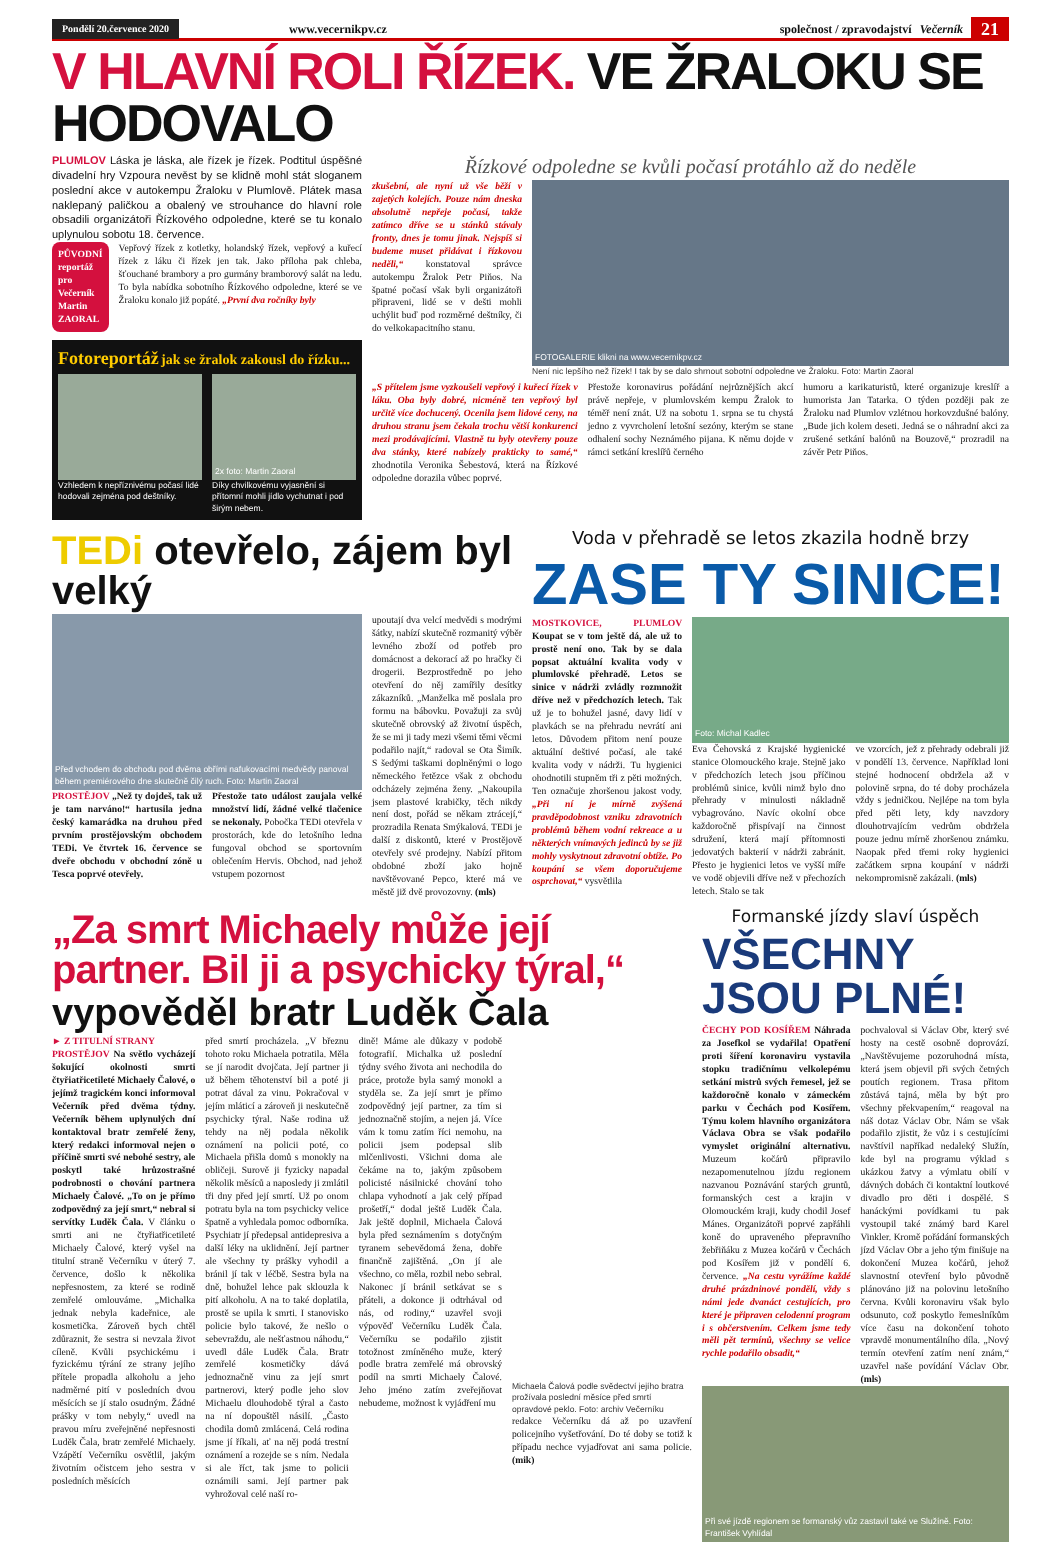Pondělí 20.července 2020 www.vecernikpv.cz společnost / zpravodajství Večerník 21
V HLAVNÍ ROLI ŘÍZEK. VE ŽRALOKU SE HODOVALO
PLUMLOV Láska je láska, ale řízek je řízek. Podtitul úspěšné divadelní hry Vzpoura nevěst by se klidně mohl stát sloganem poslední akce v autokempu Žraloku v Plumlově. Plátek masa naklepaný paličkou a obalený ve strouhance do hlavní role obsadili organizátoři Řízkového odpoledne, které se tu konalo uplynulou sobotu 18. července.
PŮVODNÍ reportáž pro Večerník
Martin ZAORAL
Vepřový řízek z kotletky, holandský řízek, vepřový a kuřecí řízek z láku či řízek jen tak. Jako příloha pak chleba, šťouchané brambory a pro gurmány bramborový salát na ledu. To byla nabídka sobotního Řízkového odpoledne, které se ve Žraloku konalo již popáté. „První dva ročníky byly
Fotoreportáž jak se žralok zakousl do řízku...
Vzhledem k nepříznivému počasí lidé hodovali zejména pod deštníky.
2x foto: Martin Zaoral
Díky chvilkovému vyjasnění si přítomní mohli jídlo vychutnat i pod širým nebem.
Řízkové odpoledne se kvůli počasí protáhlo až do neděle
zkušební, ale nyní už vše běží v zajetých kolejích. Pouze nám dneska absolutně nepřeje počasí, takže zatímco dříve se u stánků stávaly fronty, dnes je tomu jinak. Nejspíš si budeme muset přidávat i řízkovou neděli,“ konstatoval správce autokempu Žralok Petr Piňos. Na špatné počasí však byli organizátoři připraveni, lidé se v dešti mohli uchýlit buď pod rozměrné deštníky, či do velkokapacitního stanu.
FOTOGALERIE klikni na www.vecernikpv.cz
Není nic lepšího než řízek! I tak by se dalo shrnout sobotní odpoledne ve Žraloku. Foto: Martin Zaoral
„S přítelem jsme vyzkoušeli vepřový i kuřecí řízek v láku. Oba byly dobré, nicméně ten vepřový byl určitě více dochucený. Ocenila jsem lidové ceny, na druhou stranu jsem čekala trochu větší konkurenci mezi prodávajícími. Vlastně tu byly otevřeny pouze dva stánky, které nabízely prakticky to samé,“ zhodnotila Veronika Šebestová, která na Řízkové odpoledne dorazila vůbec poprvé.
Přestože koronavirus pořádání nejrůznějších akcí právě nepřeje, v plumlovském kempu Žralok to téměř není znát. Už na sobotu 1. srpna se tu chystá jedno z vyvrcholení letošní sezóny, kterým se stane odhalení sochy Neznámého pijana. K němu dojde v rámci setkání kreslířů černého
humoru a karikaturistů, které organizuje kreslíř a humorista Jan Tatarka. O týden později pak ze Žraloku nad Plumlov vzlétnou horkovzdušné balóny. „Bude jich kolem deseti. Jedná se o náhradní akci za zrušené setkání balónů na Bouzově,“ prozradil na závěr Petr Piňos.
TEDi otevřelo, zájem byl velký
Před vchodem do obchodu pod dvěma obřími nafukovacími medvědy panoval během premiérového dne skutečně čilý ruch. Foto: Martin Zaoral
PROSTĚJOV „Než ty dojdeš, tak už je tam narváno!“ hartusila jedna český kamarádka na druhou před prvním prostějovským obchodem TEDi. Ve čtvrtek 16. července se dveře obchodu v obchodní zóně u Tesca poprvé otevřely.
Přestože tato událost zaujala velké množství lidí, žádné velké tlačenice se nekonaly. Pobočka TEDi otevřela v prostorách, kde do letošního ledna fungoval obchod se sportovním oblečením Hervis. Obchod, nad jehož vstupem pozornost
upoutají dva velcí medvědi s modrými šátky, nabízí skutečně rozmanitý výběr levného zboží od potřeb pro domácnost a dekorací až po hračky či drogerii. Bezprostředně po jeho otevření do něj zamířily desítky zákazníků. „Manželka mě poslala pro formu na bábovku. Považuji za svůj skutečně obrovský až životní úspěch, že se mi ji tady mezi všemi těmi věcmi podařilo najít,“ radoval se Ota Šimík. S šedými taškami doplněnými o logo německého řetězce však z obchodu odcházely zejména ženy. „Nakoupila jsem plastové krabičky, těch nikdy není dost, pořád se někam ztrácejí,“ prozradila Renata Smýkalová. TEDi je další z diskontů, které v Prostějově otevřely své prodejny. Nabízí přitom obdobné zboží jako hojně navštěvované Pepco, které má ve městě již dvě provozovny. (mls)
Voda v přehradě se letos zkazila hodně brzy
ZASE TY SINICE!
MOSTKOVICE, PLUMLOV Koupat se v tom ještě dá, ale už to prostě není ono. Tak by se dala popsat aktuální kvalita vody v plumlovské přehradě. Letos se sinice v nádrži zvládly rozmnožit dříve než v předchozích letech. Tak už je to bohužel jasné, davy lidí v plavkách se na přehradu nevrátí ani letos. Důvodem přitom není pouze aktuální deštivé počasí, ale také kvalita vody v nádrži. Tu hygienici ohodnotili stupněm tři z pěti možných. Ten označuje zhoršenou jakost vody. „Při ní je mírně zvýšená pravděpodobnost vzniku zdravotních problémů během vodní rekreace a u některých vnímavých jedinců by se již mohly vyskytnout zdravotní obtíže. Po koupání se všem doporučujeme osprchovat,“ vysvětlila
Foto: Michal Kadlec
Eva Čehovská z Krajské hygienické stanice Olomouckého kraje. Stejně jako v předchozích letech jsou příčinou problémů sinice, kvůli nimž bylo dno přehrady v minulosti nákladně vybagrováno. Navíc okolní obce každoročně přispívají na činnost sdružení, která mají přítomnosti jedovatých bakterií v nádrži zabránit. Přesto je hygienici letos ve vyšší míře ve vodě objevili dříve než v přechozích letech. Stalo se tak
ve vzorcích, jež z přehrady odebrali již v pondělí 13. července. Například loni stejné hodnocení obdržela až v polovině srpna, do té doby procházela vždy s jedničkou. Nejlépe na tom byla před pěti lety, kdy navzdory dlouhotrvajícím vedrům obdržela pouze jednu mírně zhoršenou známku. Naopak před třemi roky hygienici začátkem srpna koupání v nádrži nekompromisně zakázali. (mls)
„Za smrt Michaely může její partner. Bil ji a psychicky týral,“
vypověděl bratr Luděk Čala
► Z TITULNÍ STRANY
PROSTĚJOV Na světlo vycházejí šokující okolnosti smrti čtyřiatřicetileté Michaely Čalové, o jejímž tragickém konci informoval Večerník před dvěma týdny. Večerník během uplynulých dní kontaktoval bratr zemřelé ženy, který redakci informoval nejen o příčině smrti své nebohé sestry, ale poskytl také hrůzostrašné podrobnosti o chování partnera Michaely Čalové. „To on je přímo zodpovědný za její smrt,“ nebral si servítky Luděk Čala. V článku o smrti ani ne čtyřiatřicetileté Michaely Čalové, který vyšel na titulní straně Večerníku v úterý 7. července, došlo k několika nepřesnostem, za které se rodině zemřelé omlouváme. „Michalka jednak nebyla kadeřnice, ale kosmetička. Zároveň bych chtěl zdůraznit, že sestra si nevzala život cíleně. Kvůli psychickému i fyzickému týrání ze strany jejího přítele propadla alkoholu a jeho nadměrné pití v posledních dvou měsících se jí stalo osudným. Žádné prášky v tom nebyly,“ uvedl na pravou míru zveřejněné nepřesnosti Luděk Čala, bratr zemřelé Michaely. Vzápětí Večerníku osvětlil, jakým životním očistcem jeho sestra v posledních měsících
před smrtí procházela. „V březnu tohoto roku Michaela potratila. Měla se jí narodit dvojčata. Její partner ji už během těhotenství bil a poté ji potrat dával za vinu. Pokračoval v jejím mláticí a zároveň ji neskutečně psychicky týral. Naše rodina už tehdy na něj podala několik oznámení na policii poté, co Michaela přišla domů s monokly na obličeji. Surově ji fyzicky napadal několik měsíců a naposledy ji zmlátil tři dny před její smrtí. Už po onom potratu byla na tom psychicky velice špatně a vyhledala pomoc odborníka. Psychiatr jí předepsal antidepresiva a další léky na uklidnění. Její partner ale všechny ty prášky vyhodil a bránil jí tak v léčbě. Sestra byla na dně, bohužel lehce pak sklouzla k pití alkoholu. A na to také doplatila, prostě se upila k smrti. I stanovisko policie bylo takové, že nešlo o sebevraždu, ale nešťastnou náhodu,“ uvedl dále Luděk Čala. Bratr zemřelé kosmetičky dává jednoznačně vinu za její smrt partnerovi, který podle jeho slov Michaelu dlouhodobě týral a často na ní dopouštěl násilí. „Často chodila domů zmlácená. Celá rodina jsme jí říkali, ať na něj podá trestní oznámení a rozejde se s ním. Nedala si ale říct, tak jsme to policii oznámili sami. Její partner pak vyhrožoval celé naší ro-
dině! Máme ale důkazy v podobě fotografií. Michalka už poslední týdny svého života ani nechodila do práce, protože byla samý monokl a styděla se. Za její smrt je přímo zodpovědný její partner, za tím si jednoznačně stojím, a nejen já. Více vám k tomu zatím říci nemohu, na policii jsem podepsal slib mlčenlivosti. Všichni doma ale čekáme na to, jakým způsobem policisté násilnické chování toho chlapa vyhodnotí a jak celý případ prošetří,“ dodal ještě Luděk Čala. Jak ještě doplnil, Michaela Čalová byla před seznámením s dotyčným tyranem sebevědomá žena, dobře finančně zajištěná. „On jí ale všechno, co měla, rozbil nebo sebral. Nakonec jí bránil setkávat se s přáteli, a dokonce ji odtrhával od nás, od rodiny,“ uzavřel svoji výpověď Večerníku Luděk Čala. Večerníku se podařilo zjistit totožnost zmíněného muže, který podle bratra zemřelé má obrovský podíl na smrti Michaely Čalové. Jeho jméno zatím zveřejňovat nebudeme, možnost k vyjádření mu
Michaela Čalová podle svědectví jejího bratra prožívala poslední měsíce před smrtí opravdové peklo. Foto: archiv Večerníku
redakce Večerníku dá až po uzavření policejního vyšetřování. Do té doby se totiž k případu nechce vyjadřovat ani sama policie. (mik)
Formanské jízdy slaví úspěch
VŠECHNY JSOU PLNÉ!
ČECHY POD KOSÍŘEM Náhrada za Josefkol se vydařila! Opatření proti šíření koronaviru vystavila stopku tradičnímu velkolepému setkání mistrů svých řemesel, jež se každoročně konalo v zámeckém parku v Čechách pod Kosířem. Týmu kolem hlavního organizátora Václava Obra se však podařilo vymyslet originální alternativu. Muzeum kočárů připravilo nezapomenutelnou jízdu regionem nazvanou Poznávání starých gruntů, formanských cest a krajin v Olomouckém kraji, kudy chodil Josef Mánes. Organizátoři poprvé zapřáhli koně do upraveného přepravního žebřiňáku z Muzea kočárů v Čechách pod Kosířem již v pondělí 6. července. „Na cestu vyrážíme každé druhé prázdninové pondělí, vždy s námi jede dvanáct cestujících, pro které je připraven celodenní program i s občerstvením. Celkem jsme tedy měli pět termínů, všechny se velice rychle podařilo obsadit,“
pochvaloval si Václav Obr, který své hosty na cestě osobně doprovází. „Navštěvujeme pozoruhodná místa, která jsem objevil při svých četných poutích regionem. Trasa přitom zůstává tajná, měla by být pro všechny překvapením,“ reagoval na náš dotaz Václav Obr. Nám se však podařilo zjistit, že vůz i s cestujícími navštívil napříkad nedaleký Služín, kde byl na programu výklad s ukázkou žatvy a výmlatu obilí v dávných dobách či kontaktní loutkové divadlo pro děti i dospělé. S hanáckými povídkami tu pak vystoupil také známý bard Karel Vinkler. Kromě pořádání formanských jízd Václav Obr a jeho tým finišuje na dokončení Muzea kočárů, jehož slavnostní otevření bylo původně plánováno již na polovinu letošního června. Kvůli koronaviru však bylo odsunuto, což poskytlo řemeslníkům více času na dokončení tohoto vpravdě monumentálního díla. „Nový termín otevření zatím není znám,“ uzavřel naše povídání Václav Obr. (mls)
Při své jízdě regionem se formanský vůz zastavil také ve Služíně. Foto: František Vyhlídal